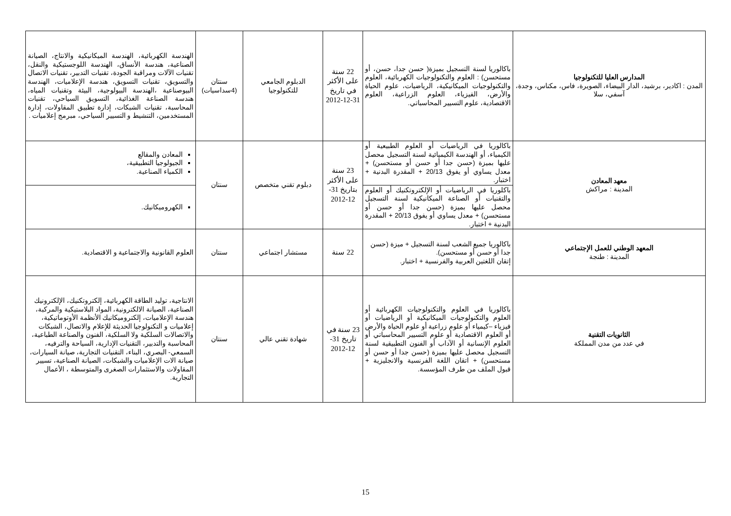| المدارس العليا للتكنولوجيا المدن : اكادير، برشيد، الدار البيضاء، الصويرة، فاس، مكناس، وجدة، آسفي، سلا | باكالوريا لسنة التسجيل بميزة( حسن جدا، حسن، أو مستحسن) : العلوم والتكنولوجيات الكهربائية، العلوم والتكنولوجيات الميكانيكية، الرياضيات، علوم الحياة والأرض، الفيزياء، العلوم الزراعية، العلوم الاقتصادية، علوم التسيير المحاسباتي. | 22 سنة على الأكثر في تاريخ 31-12-2012 | الدبلوم الجامعي للتكنولوجيا | سنتان (4سداسيات) | الهندسة الكهربائية، الهندسة الميكانيكية والانتاج، الصيانة الصناعية، هندسة الأنساق، الهندسة اللوجستيكية والنقل، تقنيات الآلات ومراقبة الجودة، تقنيات التدبير، تقنيات الاتصال والتسويق، تقنيات التسويق، هندسة الإعلاميات، الهندسة البيوصناعية ،الهندسة البيولوجية، البيئة وتقنيات المياه، هندسة الصناعة الغذائية، التسويق السياحي، تقنيات المحاسبة، تقنيات الشبكات، إدارة تطبيق المقاولات، إدارة المستخدمين، التنشيط و التسيير السياحي، مبرمج إعلاميات . |
| معهد المعادن المدينة : مراكش | باكالوريا في الرياضيات أو العلوم الطبيعية أو الكيمياء، أو الهندسة الكيميائية لسنة التسجيل محصل عليها بميزة (حسن جدا أو حسن أو مستحسن) + معدل يساوي أو يفوق 20/13 + المقدرة البدنية + اختبار. | 23 سنة على الأكثر بتاريخ 31-12-2012 | دبلوم تقني متخصص | سنتان | المعادن والمقالع الجيولوجيا التطبيقية، الكمياء الصناعية. |
| | باكلوريا في الرياضيات أو الإلكتروتكنيك أو العلوم والتقنيات أو الصناعة الميكانيكية لسنة التسجيل محصل عليها بميزة (حسن جدا أو حسن أو مستحسن) + معدل يساوي أو يفوق 20/13 + المقدرة البدنية + اختبار. | | | | الكهروميكانيك. |
| المعهد الوطني للعمل الإجتماعي المدينة : طنجة | باكالوريا جميع الشعب لسنة التسجيل + ميزة (حسن جدا أو حسن أو مستحسن). إتقان اللغتين العربية والفرنسية + اختبار. | 22 سنة | مستشار اجتماعي | سنتان | العلوم القانونية والاجتماعية و الاقتصادية. |
| الثانويات التقنية في عدد من مدن المملكة | باكالوريا في العلوم والتكنولوجيات الكهربائية أو العلوم والتكنولوجيات الميكانيكية أو الرياضيات أو فيزياء –كيمياء أو علوم زراعية أو علوم الحياة والأرض أو العلوم الاقتصادية أو علوم التسيير المحاسباتي أو العلوم الإنسانية أو الآداب أو الفنون التطبيقية لسنة التسجيل محصل عليها بميزة (حسن جدا أو حسن أو مستحسن) + اتقان اللغة الفرنسية والانجليزية + قبول الملف من طرف المؤسسة. | 23 سنة في تاريخ 31-12-2012 | شهادة تقني عالي | سنتان | الانتاجية، توليد الطاقة الكهربائية، إلكتروتكنيك، الإلكترونيك الصناعية، الصيانة الالكترونية، المواد البلاستيكية والمركبة، هندسة الإعلاميات، إلكتروميكانيك الأنظمة الأوتوماتيكية، إعلاميات و التكنولوجيا الحديثة للإعلام والاتصال، الشبكات والاتصالات السلكية ولا السلكية، الفنون والصناعة الطباعية، المحاسبة والتدبير، التقنيات الإدارية، السياحة والترفيه، السمعي- البصري، البناء، التقنيات التجارية، صيانة السيارات، صيانة الات الإعلاميات والشبكات، الصيانة الصناعية، تسيير المقاولات والاستثمارات الصغرى والمتوسطة ، الأعمال التجارية. |
15